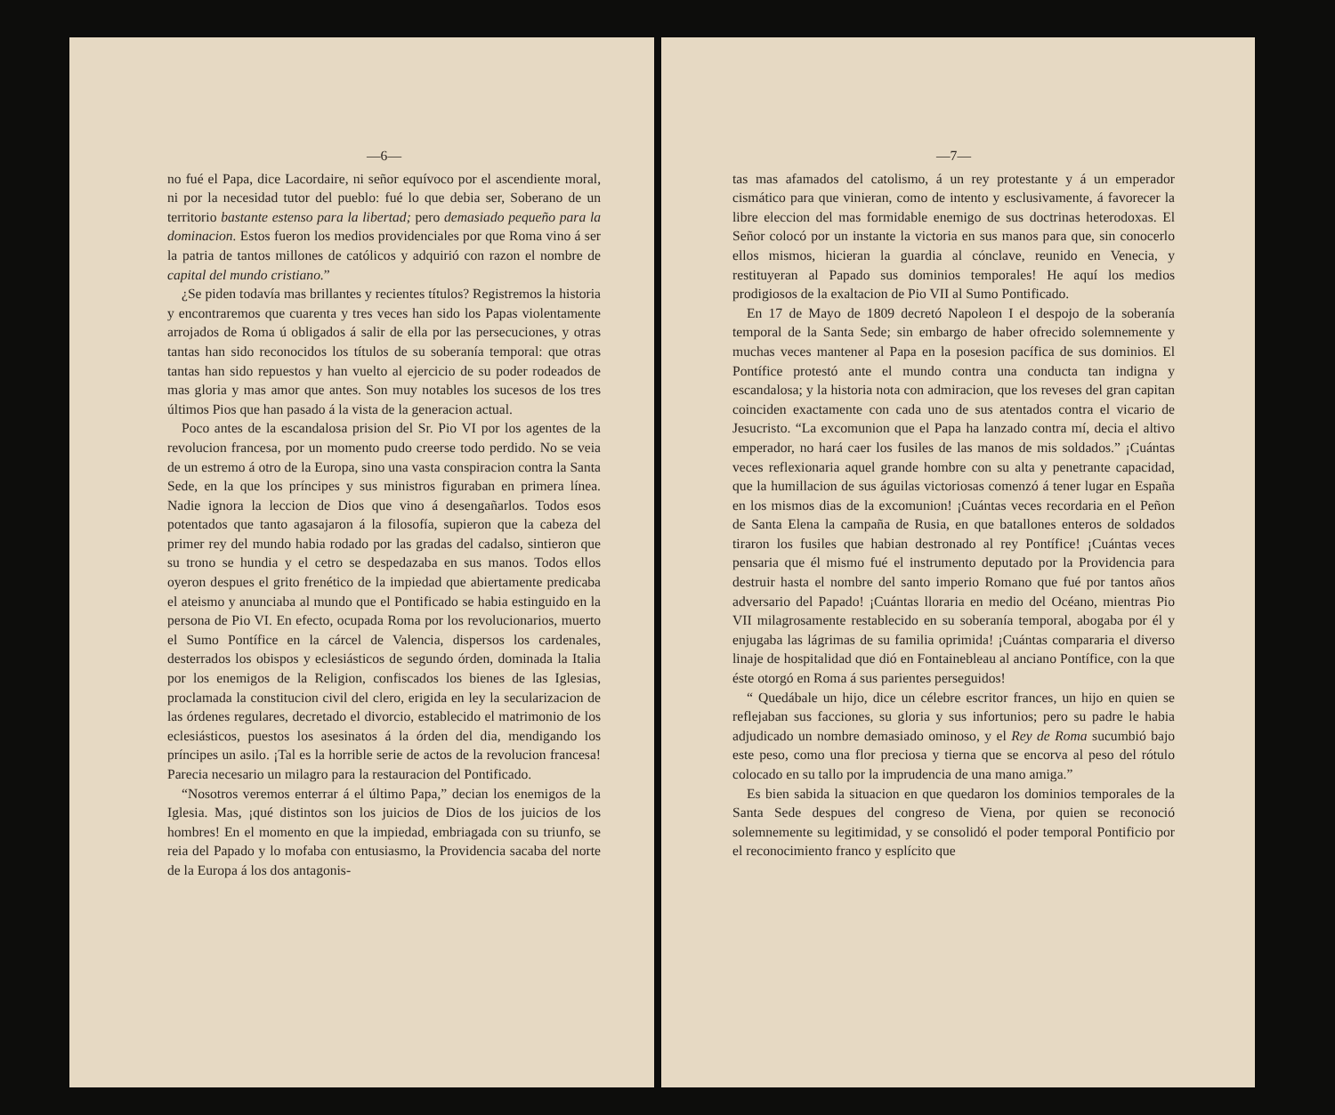—6—
no fué el Papa, dice Lacordaire, ni señor equívoco por el ascendiente moral, ni por la necesidad tutor del pueblo: fué lo que debia ser, Soberano de un territorio bastante estenso para la libertad; pero demasiado pequeño para la dominacion. Estos fueron los medios providenciales por que Roma vino á ser la patria de tantos millones de católicos y adquirió con razon el nombre de capital del mundo cristiano.”
¿Se piden todavía mas brillantes y recientes títulos? Registremos la historia y encontraremos que cuarenta y tres veces han sido los Papas violentamente arrojados de Roma ú obligados á salir de ella por las persecuciones, y otras tantas han sido reconocidos los títulos de su soberanía temporal: que otras tantas han sido repuestos y han vuelto al ejercicio de su poder rodeados de mas gloria y mas amor que antes. Son muy notables los sucesos de los tres últimos Pios que han pasado á la vista de la generacion actual.
Poco antes de la escandalosa prision del Sr. Pio VI por los agentes de la revolucion francesa, por un momento pudo creerse todo perdido. No se veia de un estremo á otro de la Europa, sino una vasta conspiracion contra la Santa Sede, en la que los príncipes y sus ministros figuraban en primera línea. Nadie ignora la leccion de Dios que vino á desengañarlos. Todos esos potentados que tanto agasajaron á la filosofía, supieron que la cabeza del primer rey del mundo habia rodado por las gradas del cadalso, sintieron que su trono se hundia y el cetro se despedazaba en sus manos. Todos ellos oyeron despues el grito frenético de la impiedad que abiertamente predicaba el ateismo y anunciaba al mundo que el Pontificado se habia estinguido en la persona de Pio VI. En efecto, ocupada Roma por los revolucionarios, muerto el Sumo Pontífice en la cárcel de Valencia, dispersos los cardenales, desterrados los obispos y eclesiásticos de segundo órden, dominada la Italia por los enemigos de la Religion, confiscados los bienes de las Iglesias, proclamada la constitucion civil del clero, erigida en ley la secularizacion de las órdenes regulares, decretado el divorcio, establecido el matrimonio de los eclesiásticos, puestos los asesinatos á la órden del dia, mendigando los príncipes un asilo. ¡Tal es la horrible serie de actos de la revolucion francesa! Parecia necesario un milagro para la restauracion del Pontificado.
“Nosotros veremos enterrar á el último Papa,” decian los enemigos de la Iglesia. Mas, ¡qué distintos son los juicios de Dios de los juicios de los hombres! En el momento en que la impiedad, embriagada con su triunfo, se reia del Papado y lo mofaba con entusiasmo, la Providencia sacaba del norte de la Europa á los dos antagonis-
—7—
tas mas afamados del catolismo, á un rey protestante y á un emperador cismático para que vinieran, como de intento y esclusivamente, á favorecer la libre eleccion del mas formidable enemigo de sus doctrinas heterodoxas. El Señor colocó por un instante la victoria en sus manos para que, sin conocerlo ellos mismos, hicieran la guardia al cónclave, reunido en Venecia, y restituyeran al Papado sus dominios temporales! He aquí los medios prodigiosos de la exaltacion de Pio VII al Sumo Pontificado.
En 17 de Mayo de 1809 decretó Napoleon I el despojo de la soberanía temporal de la Santa Sede; sin embargo de haber ofrecido solemnemente y muchas veces mantener al Papa en la posesion pacífica de sus dominios. El Pontífice protestó ante el mundo contra una conducta tan indigna y escandalosa; y la historia nota con admiracion, que los reveses del gran capitan coinciden exactamente con cada uno de sus atentados contra el vicario de Jesucristo. “La excomunion que el Papa ha lanzado contra mí, decia el altivo emperador, no hará caer los fusiles de las manos de mis soldados.” ¡Cuántas veces reflexionaria aquel grande hombre con su alta y penetrante capacidad, que la humillacion de sus águilas victoriosas comenzó á tener lugar en España en los mismos dias de la excomunion! ¡Cuántas veces recordaria en el Peñon de Santa Elena la campaña de Rusia, en que batallones enteros de soldados tiraron los fusiles que habian destronado al rey Pontífice! ¡Cuántas veces pensaria que él mismo fué el instrumento deputado por la Providencia para destruir hasta el nombre del santo imperio Romano que fué por tantos años adversario del Papado! ¡Cuántas lloraria en medio del Océano, mientras Pio VII milagrosamente restablecido en su soberanía temporal, abogaba por él y enjugaba las lágrimas de su familia oprimida! ¡Cuántas compararia el diverso linaje de hospitalidad que dió en Fontainebleau al anciano Pontífice, con la que éste otorgó en Roma á sus parientes perseguidos!
“ Quedábale un hijo, dice un célebre escritor frances, un hijo en quien se reflejaban sus facciones, su gloria y sus infortunios; pero su padre le habia adjudicado un nombre demasiado ominoso, y el Rey de Roma sucumbió bajo este peso, como una flor preciosa y tierna que se encorva al peso del rótulo colocado en su tallo por la imprudencia de una mano amiga.”
Es bien sabida la situacion en que quedaron los dominios temporales de la Santa Sede despues del congreso de Viena, por quien se reconoció solemnemente su legitimidad, y se consolidó el poder temporal Pontificio por el reconocimiento franco y esplícito que